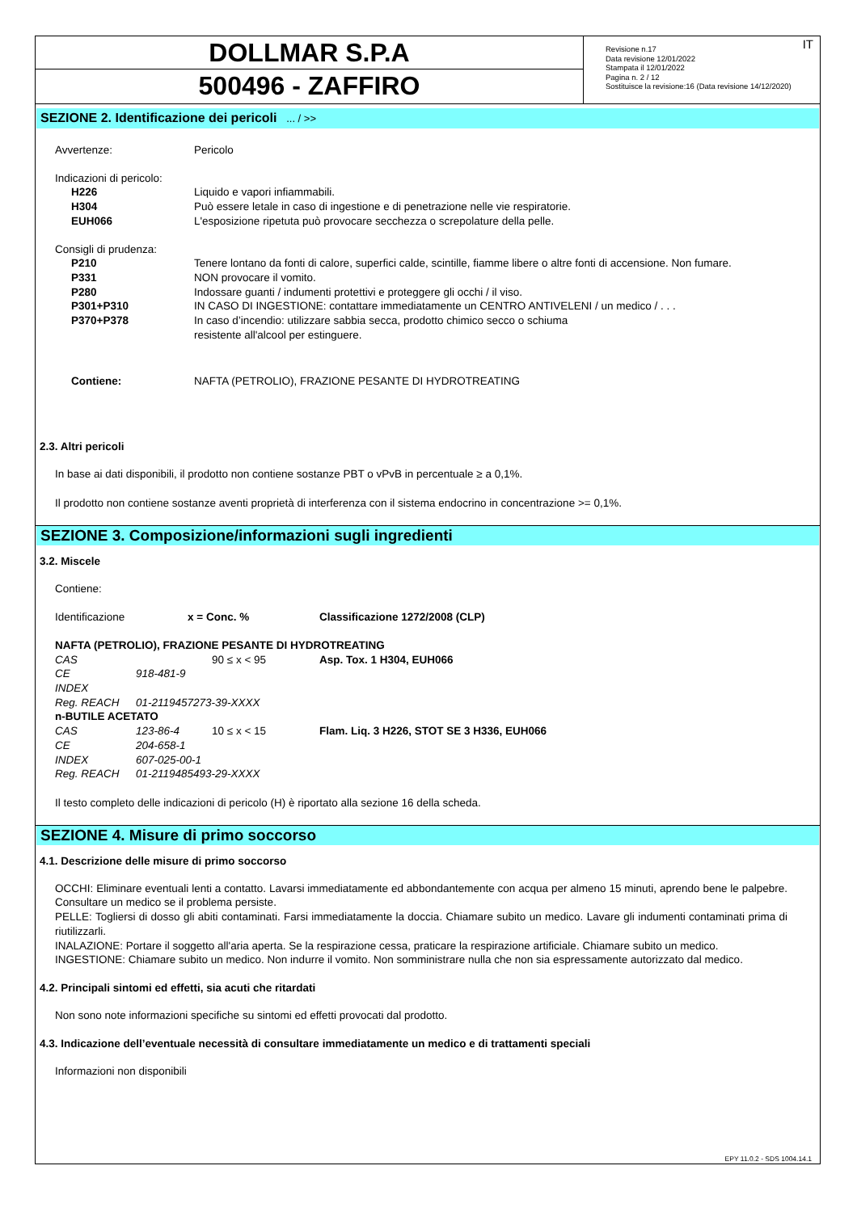DOLLMAR S.P.A
500496 - ZAFFIRO
IT Revisione n.17
Data revisione 12/01/2022
Stampata il 12/01/2022
Pagina n. 2 / 12
Sostituisce la revisione:16 (Data revisione 14/12/2020)
SEZIONE 2. Identificazione dei pericoli ... / >>
| Avvertenze: | Pericolo |
| Indicazioni di pericolo: | |
| H226 | Liquido e vapori infiammabili. |
| H304 | Può essere letale in caso di ingestione e di penetrazione nelle vie respiratorie. |
| EUH066 | L'esposizione ripetuta può provocare secchezza o screpolature della pelle. |
| Consigli di prudenza: | |
| P210 | Tenere lontano da fonti di calore, superfici calde, scintille, fiamme libere o altre fonti di accensione. Non fumare. |
| P331 | NON provocare il vomito. |
| P280 | Indossare guanti / indumenti protettivi e proteggere gli occhi / il viso. |
| P301+P310 | IN CASO DI INGESTIONE: contattare immediatamente un CENTRO ANTIVELENI / un medico / . . . |
| P370+P378 | In caso d’incendio: utilizzare sabbia secca, prodotto chimico secco o schiuma resistente all'alcool per estinguere. |
| Contiene: | NAFTA (PETROLIO), FRAZIONE PESANTE DI HYDROTREATING |
2.3. Altri pericoli
In base ai dati disponibili, il prodotto non contiene sostanze PBT o vPvB in percentuale ≥ a 0,1%.
Il prodotto non contiene sostanze aventi proprietà di interferenza con il sistema endocrino in concentrazione >= 0,1%.
SEZIONE 3. Composizione/informazioni sugli ingredienti
3.2. Miscele
Contiene:
| Identificazione | | x = Conc. % | Classificazione 1272/2008 (CLP) |
| NAFTA (PETROLIO), FRAZIONE PESANTE DI HYDROTREATING | | | |
| CAS | | 90 ≤ x < 95 | Asp. Tox. 1 H304, EUH066 |
| CE | 918-481-9 | | |
| INDEX | | | |
| Reg. REACH | 01-2119457273-39-XXXX | | |
| n-BUTILE ACETATO | | | |
| CAS | 123-86-4 | 10 ≤ x < 15 | Flam. Liq. 3 H226, STOT SE 3 H336, EUH066 |
| CE | 204-658-1 | | |
| INDEX | 607-025-00-1 | | |
| Reg. REACH | 01-2119485493-29-XXXX | | |
Il testo completo delle indicazioni di pericolo (H) è riportato alla sezione 16 della scheda.
SEZIONE 4. Misure di primo soccorso
4.1. Descrizione delle misure di primo soccorso
OCCHI: Eliminare eventuali lenti a contatto. Lavarsi immediatamente ed abbondantemente con acqua per almeno 15 minuti, aprendo bene le palpebre. Consultare un medico se il problema persiste.
PELLE: Togliersi di dosso gli abiti contaminati. Farsi immediatamente la doccia. Chiamare subito un medico. Lavare gli indumenti contaminati prima di riutilizzarli.
INALAZIONE: Portare il soggetto all'aria aperta. Se la respirazione cessa, praticare la respirazione artificiale. Chiamare subito un medico.
INGESTIONE: Chiamare subito un medico. Non indurre il vomito. Non somministrare nulla che non sia espressamente autorizzato dal medico.
4.2. Principali sintomi ed effetti, sia acuti che ritardati
Non sono note informazioni specifiche su sintomi ed effetti provocati dal prodotto.
4.3. Indicazione dell’eventuale necessità di consultare immediatamente un medico e di trattamenti speciali
Informazioni non disponibili
EPY 11.0.2 - SDS 1004.14.1